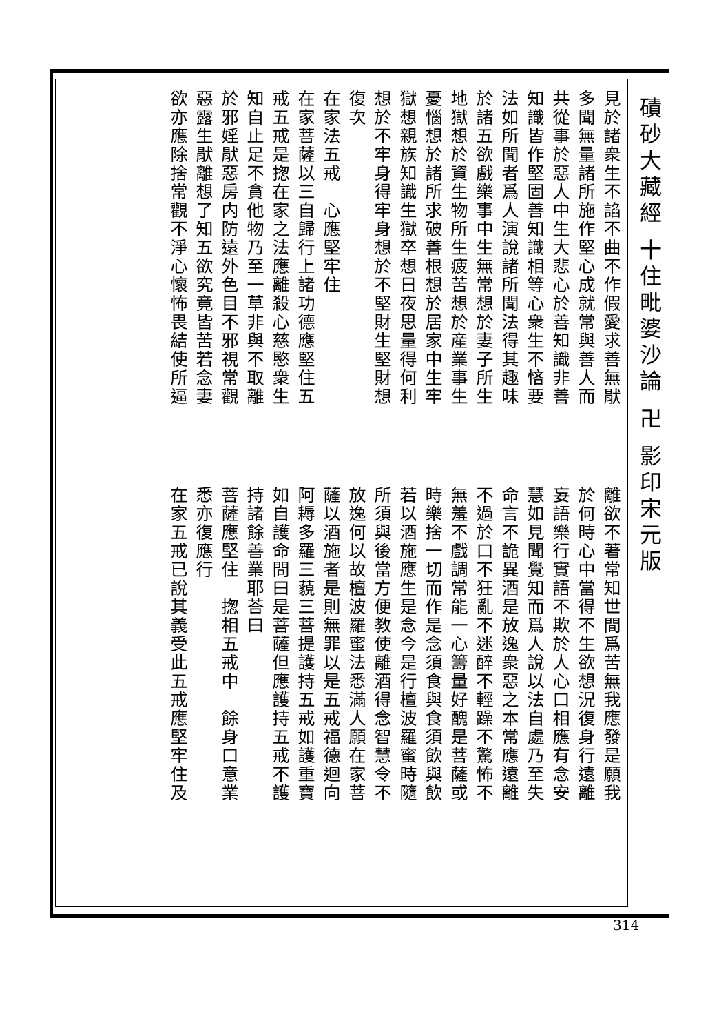磧砂大藏經 十住毗婆沙論 卍 影印宋元版
見於諸衆生不諂不曲不作假愛求善無猒
多聞無量諸所施作堅心成就常與善人而
共從事於惡人中生大悲心於善知識非善
知識皆作堅固善知識相等心衆生不悋要
法如所聞者爲人演說諸所聞法得其趣味
於諸五欲戲樂事中生無常想於妻子所生
地獄想於資生物所生疲苦想於産業事生
憂惱想於諸所求破善根想於居家中生牢
獄想親族知識生獄卒想日夜思量得何利
想於不牢身得牢身想於不堅財生堅財想
復次
在家法五戒　心應堅牢住
在家菩薩以三自歸行上諸功德應堅住五
戒五戒是揔在家之法應離殺心慈愍衆生
知自止足不貪他物乃至一草非與不取離
於邪婬猒惡房内防遠外色目不邪視常觀
惡露生猒離想了知五欲究竟皆苦若念妻
欲亦應除捨常觀不淨心懷怖畏結使所逼
離欲不著常知世間爲苦無我應發是願我
於何時心中當得不生欲想況復身行遠離
妄語樂行實語不欺於人心口相應有念安
慧如見聞覺知而爲人說以法自處乃至失
命言不詭異酒是放逸衆惡之本常應遠離
不過於口不狂亂不迷醉不輕躁不驚怖不
無羞不戲調常能一心籌量好醜是菩薩或
時樂捨一切而作是念須食與食須飲與飲
若以酒施應生是念今是行檀波羅蜜時隨
所須與後當方便教使離酒得念智慧令不
放逸何以故檀波羅蜜法悉滿人願在家菩
薩以酒施者是則無罪以是五戒福德迴向
阿耨多羅三藐三菩提護持五戒如護重寶
如自護命問曰是菩薩但應護持五戒不護
持諸餘善業耶荅曰
菩薩應堅住　揔相五戒中　餘身口意業
悉亦復應行
在家五戒已說其義受此五戒應堅牢住及
314